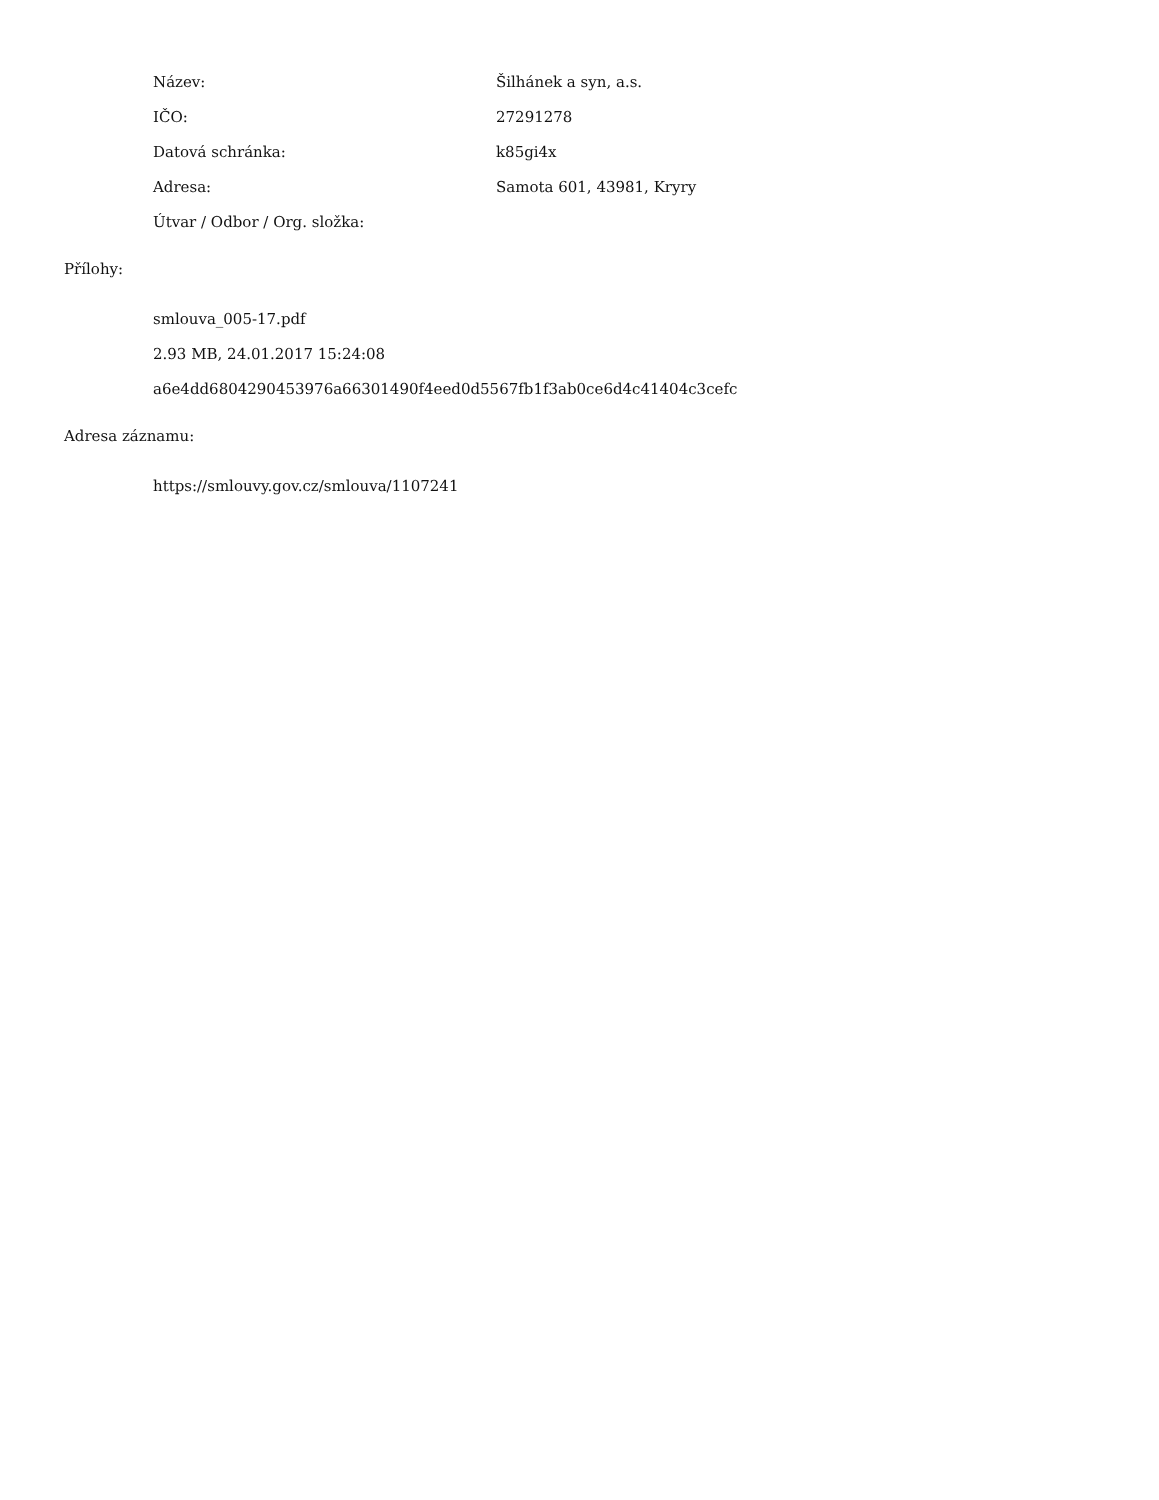| Název: | Šilhánek a syn, a.s. |
| IČO: | 27291278 |
| Datová schránka: | k85gi4x |
| Adresa: | Samota 601, 43981, Kryry |
| Útvar / Odbor / Org. složka: | |
Přílohy:
smlouva_005-17.pdf
2.93 MB, 24.01.2017 15:24:08
a6e4dd6804290453976a66301490f4eed0d5567fb1f3ab0ce6d4c41404c3cefc
Adresa záznamu:
https://smlouvy.gov.cz/smlouva/1107241